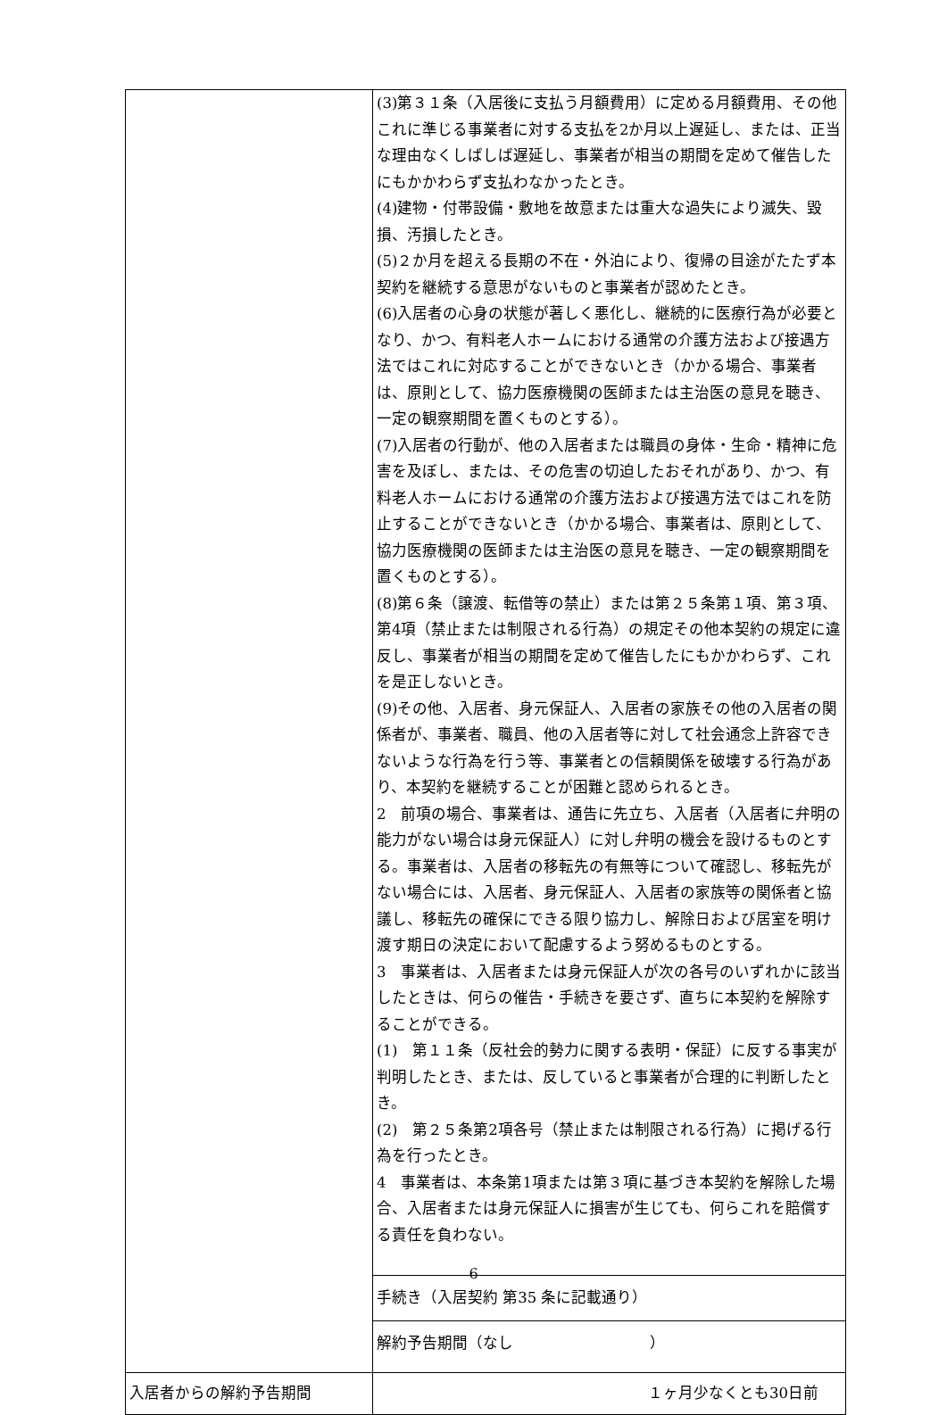| | (3)第３１条（入居後に支払う月額費用）に定める月額費用、その他これに準じる事業者に対する支払を2か月以上遅延し、または、正当な理由なくしばしば遅延し、事業者が相当の期間を定めて催告したにもかかわらず支払わなかったとき。 (4)建物・付帯設備・敷地を故意または重大な過失により滅失、毀損、汚損したとき。 (5)２か月を超える長期の不在・外泊により、復帰の目途がたたず本契約を継続する意思がないものと事業者が認めたとき。 (6)入居者の心身の状態が著しく悪化し、継続的に医療行為が必要となり、かつ、有料老人ホームにおける通常の介護方法および接遇方法ではこれに対応することができないとき（かかる場合、事業者は、原則として、協力医療機関の医師または主治医の意見を聴き、一定の観察期間を置くものとする）。 (7)入居者の行動が、他の入居者または職員の身体・生命・精神に危害を及ぼし、または、その危害の切迫したおそれがあり、かつ、有料老人ホームにおける通常の介護方法および接遇方法ではこれを防止することができないとき（かかる場合、事業者は、原則として、協力医療機関の医師または主治医の意見を聴き、一定の観察期間を置くものとする）。 (8)第６条（譲渡、転借等の禁止）または第２５条第１項、第３項、第4項（禁止または制限される行為）の規定その他本契約の規定に違反し、事業者が相当の期間を定めて催告したにもかかわらず、これを是正しないとき。 (9)その他、入居者、身元保証人、入居者の家族その他の入居者の関係者が、事業者、職員、他の入居者等に対して社会通念上許容できないような行為を行う等、事業者との信頼関係を破壊する行為があり、本契約を継続することが困難と認められるとき。 2 前項の場合、事業者は、通告に先立ち、入居者（入居者に弁明の能力がない場合は身元保証人）に対し弁明の機会を設けるものとする。事業者は、入居者の移転先の有無等について確認し、移転先がない場合には、入居者、身元保証人、入居者の家族等の関係者と協議し、移転先の確保にできる限り協力し、解除日および居室を明け渡す期日の決定において配慮するよう努めるものとする。 3 事業者は、入居者または身元保証人が次の各号のいずれかに該当したときは、何らの催告・手続きを要さず、直ちに本契約を解除することができる。 (1) 第１１条（反社会的勢力に関する表明・保証）に反する事実が判明したとき、または、反していると事業者が合理的に判断したとき。 (2) 第２５条第2項各号（禁止または制限される行為）に掲げる行為を行ったとき。 4 事業者は、本条第1項または第３項に基づき本契約を解除した場合、入居者または身元保証人に損害が生じても、何らこれを賠償する責任を負わない。 |
| | 手続き（入居契約 第35 条に記載通り） |
| | 解約予告期間（なし ） |
| 入居者からの解約予告期間 | １ヶ月少なくとも30日前 |
6